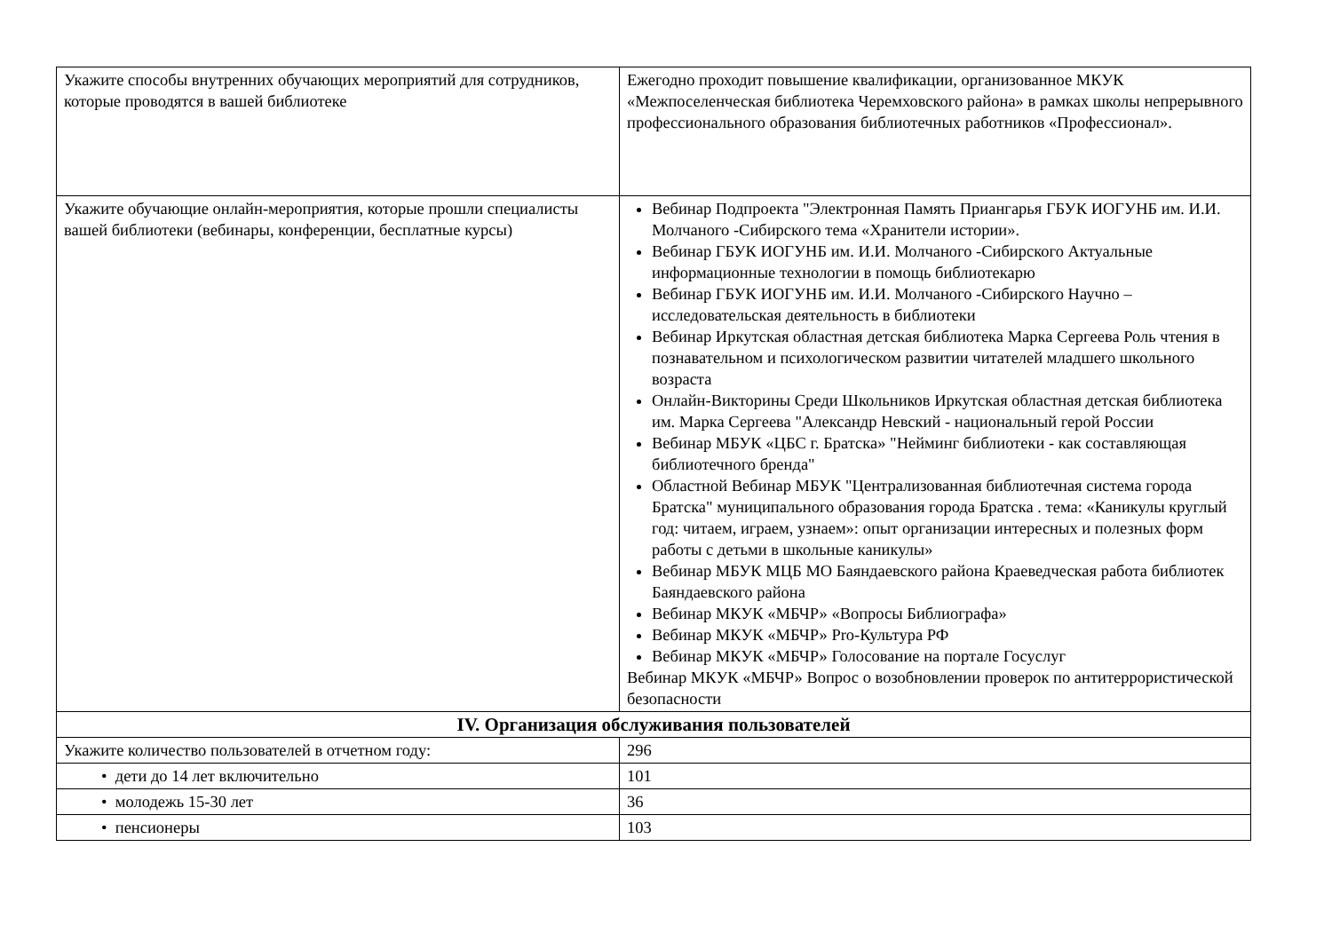| Укажите способы внутренних обучающих мероприятий для сотрудников, которые проводятся в вашей библиотеке | Ежегодно проходит повышение квалификации, организованное МКУК «Межпоселенческая библиотека Черемховского района» в рамках школы непрерывного профессионального образования библиотечных работников «Профессионал». |
| Укажите обучающие онлайн-мероприятия, которые прошли специалисты вашей библиотеки (вебинары, конференции, бесплатные курсы) | Вебинар Подпроекта "Электронная Память Приангарья ГБУК ИОГУНБ им. И.И. Молчаного -Сибирского тема «Хранители истории». Вебинар ГБУК ИОГУНБ им. И.И. Молчаного -Сибирского Актуальные информационные технологии в помощь библиотекарю Вебинар ГБУК ИОГУНБ им. И.И. Молчаного -Сибирского Научно – исследовательская деятельность в библиотеки Вебинар Иркутская областная детская библиотека Марка Сергеева Роль чтения в познавательном и психологическом развитии читателей младшего школьного возраста Онлайн-Викторины Среди Школьников Иркутская областная детская библиотека им. Марка Сергеева "Александр Невский - национальный герой России Вебинар МБУК «ЦБС г. Братска» "Нейминг библиотеки - как составляющая библиотечного бренда" Областной Вебинар МБУК "Централизованная библиотечная система города Братска" муниципального образования города Братска . тема: «Каникулы круглый год: читаем, играем, узнаем»: опыт организации интересных и полезных форм работы с детьми в школьные каникулы» Вебинар МБУК МЦБ МО Баяндаевского района Краеведческая работа библиотек Баяндаевского района Вебинар МКУК «МБЧР» «Вопросы Библиографа» Вебинар МКУК «МБЧР» Pro-Культура РФ Вебинар МКУК «МБЧР» Голосование на портале Госуслуг Вебинар МКУК «МБЧР» Вопрос о возобновлении проверок по антитеррористической безопасности |
| IV. Организация обслуживания пользователей | |
| Укажите количество пользователей в отчетном году: | 296 |
| • дети до 14 лет включительно | 101 |
| • молодежь 15-30 лет | 36 |
| • пенсионеры | 103 |